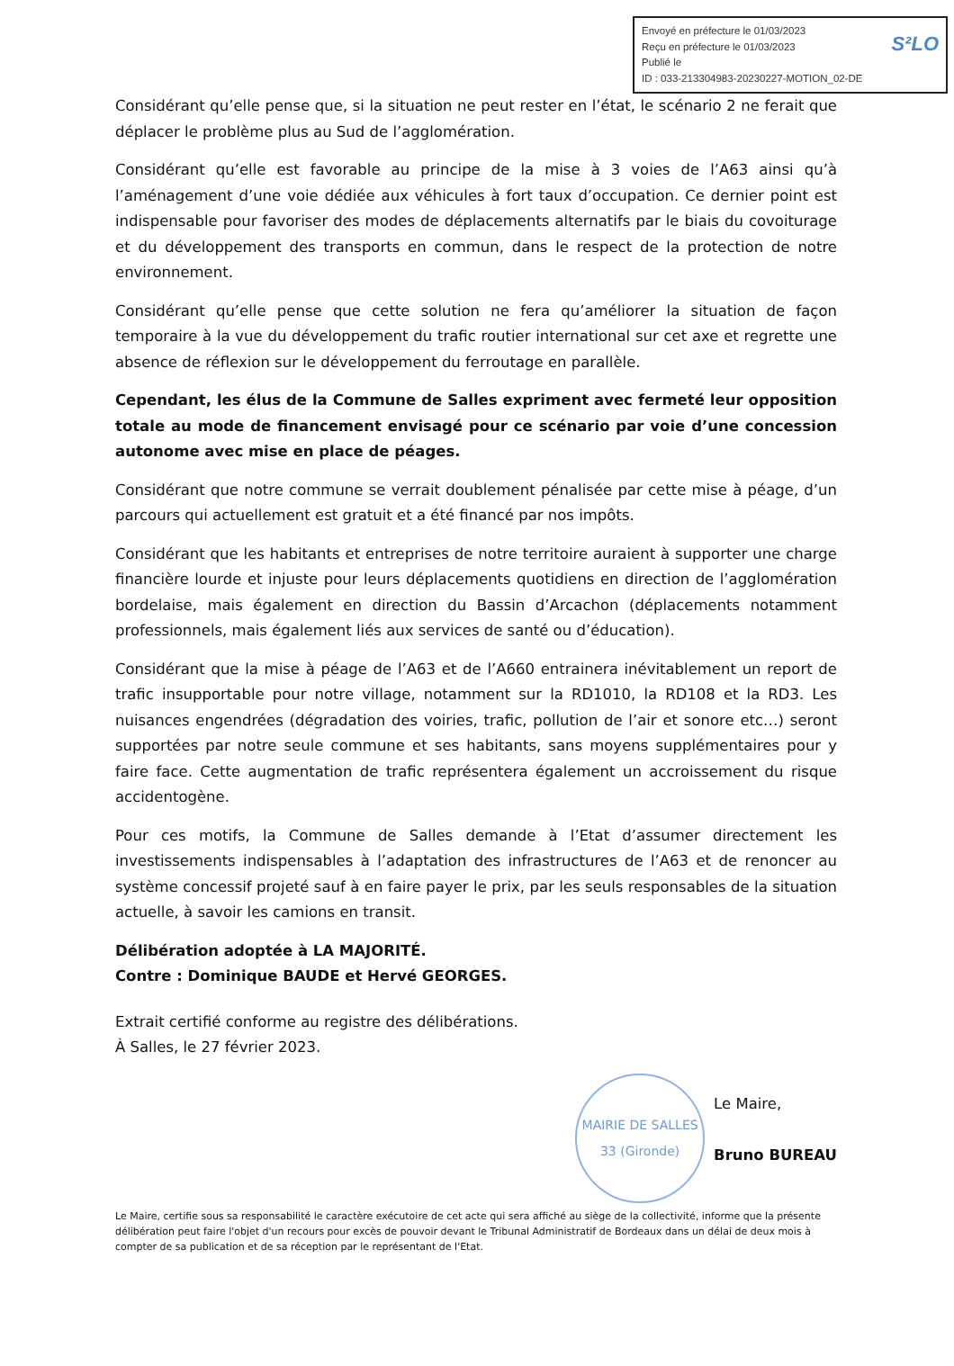Envoyé en préfecture le 01/03/2023
Reçu en préfecture le 01/03/2023 S²LO
Publié le
ID : 033-213304983-20230227-MOTION_02-DE
Considérant qu’elle pense que, si la situation ne peut rester en l’état, le scénario 2 ne ferait que déplacer le problème plus au Sud de l’agglomération.
Considérant qu’elle est favorable au principe de la mise à 3 voies de l’A63 ainsi qu’à l’aménagement d’une voie dédiée aux véhicules à fort taux d’occupation. Ce dernier point est indispensable pour favoriser des modes de déplacements alternatifs par le biais du covoiturage et du développement des transports en commun, dans le respect de la protection de notre environnement.
Considérant qu’elle pense que cette solution ne fera qu’améliorer la situation de façon temporaire à la vue du développement du trafic routier international sur cet axe et regrette une absence de réflexion sur le développement du ferroutage en parallèle.
Cependant, les élus de la Commune de Salles expriment avec fermeté leur opposition totale au mode de financement envisagé pour ce scénario par voie d’une concession autonome avec mise en place de péages.
Considérant que notre commune se verrait doublement pénalisée par cette mise à péage, d’un parcours qui actuellement est gratuit et a été financé par nos impôts.
Considérant que les habitants et entreprises de notre territoire auraient à supporter une charge financière lourde et injuste pour leurs déplacements quotidiens en direction de l’agglomération bordelaise, mais également en direction du Bassin d’Arcachon (déplacements notamment professionnels, mais également liés aux services de santé ou d’éducation).
Considérant que la mise à péage de l’A63 et de l’A660 entrainera inévitablement un report de trafic insupportable pour notre village, notamment sur la RD1010, la RD108 et la RD3. Les nuisances engendrées (dégradation des voiries, trafic, pollution de l’air et sonore etc…) seront supportées par notre seule commune et ses habitants, sans moyens supplémentaires pour y faire face. Cette augmentation de trafic représentera également un accroissement du risque accidentogène.
Pour ces motifs, la Commune de Salles demande à l’Etat d’assumer directement les investissements indispensables à l’adaptation des infrastructures de l’A63 et de renoncer au système concessif projeté sauf à en faire payer le prix, par les seuls responsables de la situation actuelle, à savoir les camions en transit.
Délibération adoptée à LA MAJORITÉ.
Contre : Dominique BAUDE et Hervé GEORGES.
Extrait certifié conforme au registre des délibérations.
À Salles, le 27 février 2023.
MAIRIE DE SALLES
33 (Gironde)
Le Maire,
Bruno BUREAU
Le Maire, certifie sous sa responsabilité le caractère exécutoire de cet acte qui sera affiché au siège de la collectivité, informe que la présente délibération peut faire l'objet d'un recours pour excès de pouvoir devant le Tribunal Administratif de Bordeaux dans un délai de deux mois à compter de sa publication et de sa réception par le représentant de l'Etat.